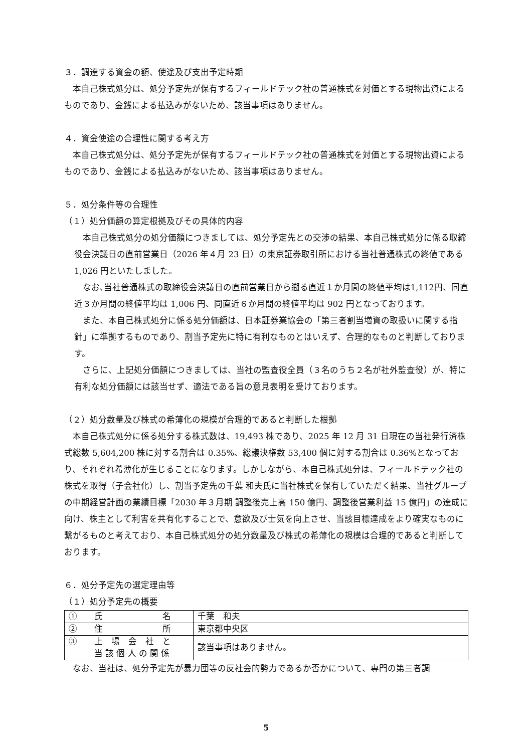３．調達する資金の額、使途及び支出予定時期
本自己株式処分は、処分予定先が保有するフィールドテック社の普通株式を対価とする現物出資によるものであり、金銭による払込みがないため、該当事項はありません。
４．資金使途の合理性に関する考え方
本自己株式処分は、処分予定先が保有するフィールドテック社の普通株式を対価とする現物出資によるものであり、金銭による払込みがないため、該当事項はありません。
５．処分条件等の合理性
（１）処分価額の算定根拠及びその具体的内容
本自己株式処分の処分価額につきましては、処分予定先との交渉の結果、本自己株式処分に係る取締役会決議日の直前営業日（2026 年４月 23 日）の東京証券取引所における当社普通株式の終値である 1,026 円といたしました。
なお､当社普通株式の取締役会決議日の直前営業日から遡る直近１か月間の終値平均は1,112円、同直近３か月間の終値平均は 1,006 円、同直近６か月間の終値平均は 902 円となっております。
また、本自己株式処分に係る処分価額は、日本証券業協会の「第三者割当増資の取扱いに関する指針」に準拠するものであり、割当予定先に特に有利なものとはいえず、合理的なものと判断しております。
さらに、上記処分価額につきましては、当社の監査役全員（３名のうち２名が社外監査役）が、特に有利な処分価額には該当せず、適法である旨の意見表明を受けております。
（２）処分数量及び株式の希薄化の規模が合理的であると判断した根拠
本自己株式処分に係る処分する株式数は、19,493 株であり、2025 年 12 月 31 日現在の当社発行済株式総数 5,604,200 株に対する割合は 0.35%、総議決権数 53,400 個に対する割合は 0.36%となっており、それぞれ希薄化が生じることになります。しかしながら、本自己株式処分は、フィールドテック社の株式を取得（子会社化）し、割当予定先の千葉 和夫氏に当社株式を保有していただく結果、当社グループの中期経営計画の業績目標「2030 年３月期 調整後売上高 150 億円、調整後営業利益 15 億円」の達成に向け、株主として利害を共有化することで、意欲及び士気を向上させ、当該目標達成をより確実なものに繋がるものと考えており、本自己株式処分の処分数量及び株式の希薄化の規模は合理的であると判断しております。
６．処分予定先の選定理由等
（１）処分予定先の概要
| ① 氏 名 | 千葉 和夫 |
| ② 住 所 | 東京都中央区 |
| ③ 上 場 会 社 と 当 該 個 人 の 関 係 | 該当事項はありません。 |
なお、当社は、処分予定先が暴力団等の反社会的勢力であるか否かについて、専門の第三者調
5